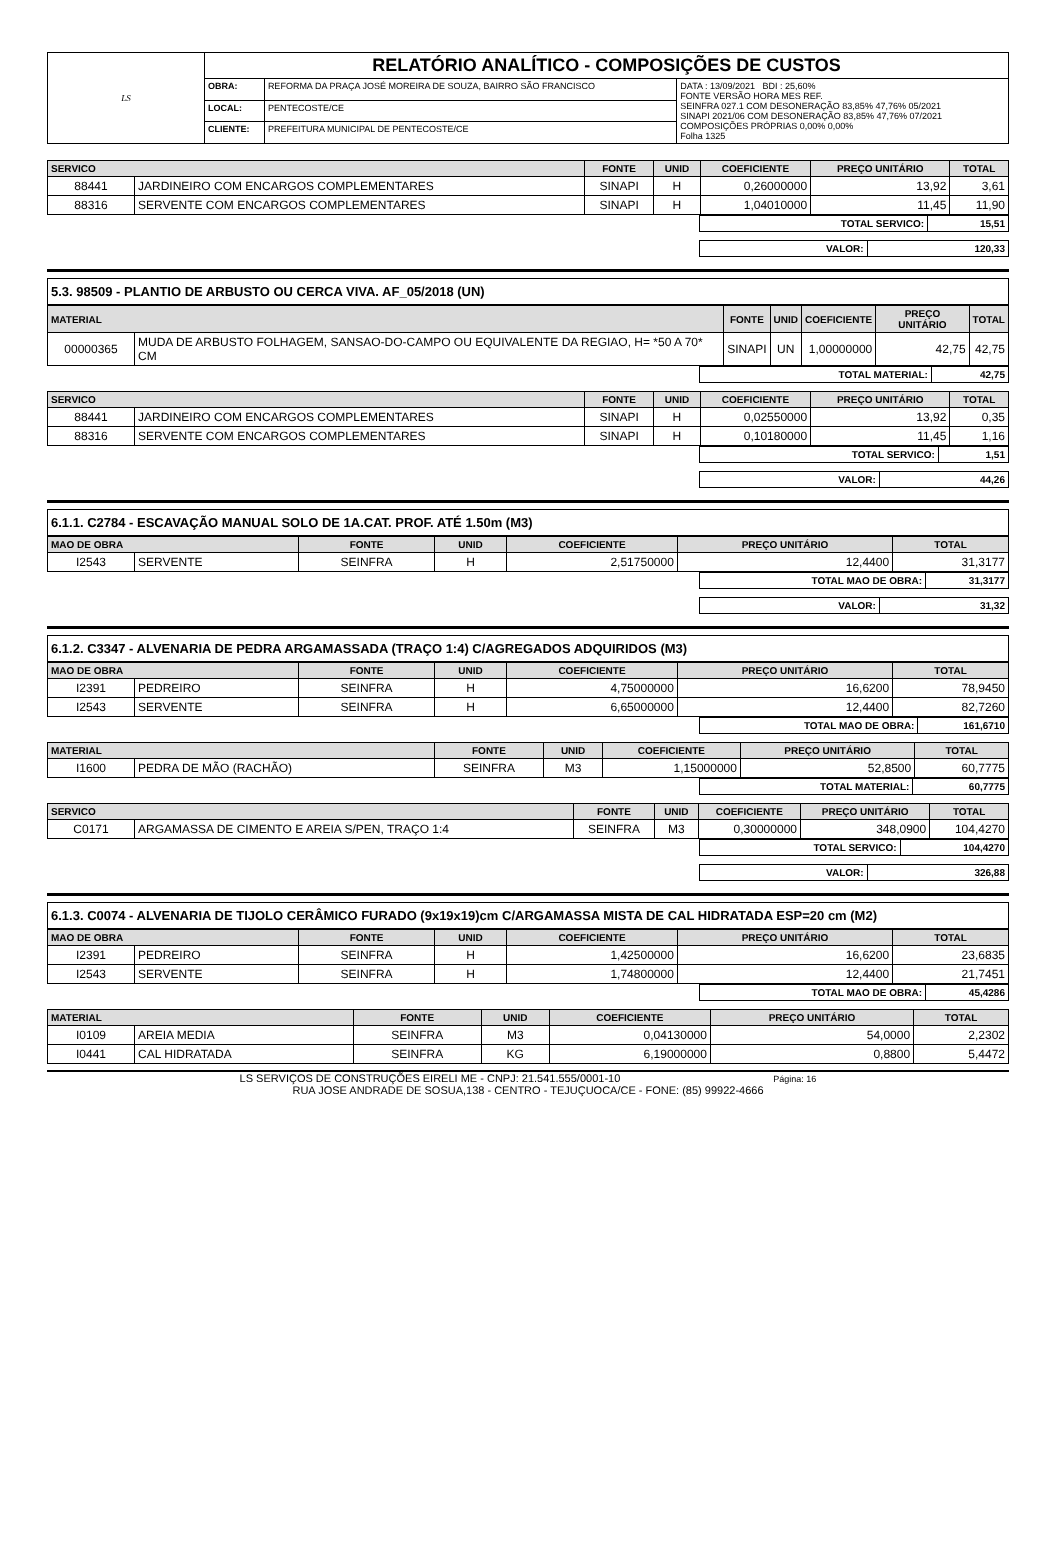| LS | RELATÓRIO ANALÍTICO - COMPOSIÇÕES DE CUSTOS | | |
| | OBRA: | REFORMA DA PRAÇA JOSÉ MOREIRA DE SOUZA, BAIRRO SÃO FRANCISCO | DATA : 13/09/2021 BDI : 25,60% FONTE VERSÃO HORA MES REF. SEINFRA 027.1 COM DESONERAÇÃO 83,85% 47,76% 05/2021 SINAPI 2021/06 COM DESONERAÇÃO 83,85% 47,76% 07/2021 COMPOSIÇÕES PRÓPRIAS 0,00% 0,00% Folha 1325 |
| | LOCAL: | PENTECOSTE/CE | |
| | CLIENTE: | PREFEITURA MUNICIPAL DE PENTECOSTE/CE | |
| SERVICO | | FONTE | UNID | COEFICIENTE | PREÇO UNITÁRIO | TOTAL |
| --- | --- | --- | --- | --- | --- | --- |
| 88441 | JARDINEIRO COM ENCARGOS COMPLEMENTARES | SINAPI | H | 0,26000000 | 13,92 | 3,61 |
| 88316 | SERVENTE COM ENCARGOS COMPLEMENTARES | SINAPI | H | 1,04010000 | 11,45 | 11,90 |
| TOTAL SERVICO: | 15,51 |
| VALOR: | 120,33 |
5.3. 98509 - PLANTIO DE ARBUSTO OU CERCA VIVA. AF_05/2018 (UN)
| MATERIAL | | FONTE | UNID | COEFICIENTE | PREÇO UNITÁRIO | TOTAL |
| --- | --- | --- | --- | --- | --- | --- |
| 00000365 | MUDA DE ARBUSTO FOLHAGEM, SANSAO-DO-CAMPO OU EQUIVALENTE DA REGIAO, H= *50 A 70* CM | SINAPI | UN | 1,00000000 | 42,75 | 42,75 |
| TOTAL MATERIAL: | 42,75 |
| SERVICO | | FONTE | UNID | COEFICIENTE | PREÇO UNITÁRIO | TOTAL |
| --- | --- | --- | --- | --- | --- | --- |
| 88441 | JARDINEIRO COM ENCARGOS COMPLEMENTARES | SINAPI | H | 0,02550000 | 13,92 | 0,35 |
| 88316 | SERVENTE COM ENCARGOS COMPLEMENTARES | SINAPI | H | 0,10180000 | 11,45 | 1,16 |
| TOTAL SERVICO: | 1,51 |
| VALOR: | 44,26 |
6.1.1. C2784 - ESCAVAÇÃO MANUAL SOLO DE 1A.CAT. PROF. ATÉ 1.50m (M3)
| MAO DE OBRA | | FONTE | UNID | COEFICIENTE | PREÇO UNITÁRIO | TOTAL |
| --- | --- | --- | --- | --- | --- | --- |
| I2543 | SERVENTE | SEINFRA | H | 2,51750000 | 12,4400 | 31,3177 |
| TOTAL MAO DE OBRA: | 31,3177 |
| VALOR: | 31,32 |
6.1.2. C3347 - ALVENARIA DE PEDRA ARGAMASSADA (TRAÇO 1:4) C/AGREGADOS ADQUIRIDOS (M3)
| MAO DE OBRA | | FONTE | UNID | COEFICIENTE | PREÇO UNITÁRIO | TOTAL |
| --- | --- | --- | --- | --- | --- | --- |
| I2391 | PEDREIRO | SEINFRA | H | 4,75000000 | 16,6200 | 78,9450 |
| I2543 | SERVENTE | SEINFRA | H | 6,65000000 | 12,4400 | 82,7260 |
| TOTAL MAO DE OBRA: | 161,6710 |
| MATERIAL | | FONTE | UNID | COEFICIENTE | PREÇO UNITÁRIO | TOTAL |
| --- | --- | --- | --- | --- | --- | --- |
| I1600 | PEDRA DE MÃO (RACHÃO) | SEINFRA | M3 | 1,15000000 | 52,8500 | 60,7775 |
| TOTAL MATERIAL: | 60,7775 |
| SERVICO | | FONTE | UNID | COEFICIENTE | PREÇO UNITÁRIO | TOTAL |
| --- | --- | --- | --- | --- | --- | --- |
| C0171 | ARGAMASSA DE CIMENTO E AREIA S/PEN, TRAÇO 1:4 | SEINFRA | M3 | 0,30000000 | 348,0900 | 104,4270 |
| TOTAL SERVICO: | 104,4270 |
| VALOR: | 326,88 |
6.1.3. C0074 - ALVENARIA DE TIJOLO CERÂMICO FURADO (9x19x19)cm C/ARGAMASSA MISTA DE CAL HIDRATADA ESP=20 cm (M2)
| MAO DE OBRA | | FONTE | UNID | COEFICIENTE | PREÇO UNITÁRIO | TOTAL |
| --- | --- | --- | --- | --- | --- | --- |
| I2391 | PEDREIRO | SEINFRA | H | 1,42500000 | 16,6200 | 23,6835 |
| I2543 | SERVENTE | SEINFRA | H | 1,74800000 | 12,4400 | 21,7451 |
| TOTAL MAO DE OBRA: | 45,4286 |
| MATERIAL | | FONTE | UNID | COEFICIENTE | PREÇO UNITÁRIO | TOTAL |
| --- | --- | --- | --- | --- | --- | --- |
| I0109 | AREIA MEDIA | SEINFRA | M3 | 0,04130000 | 54,0000 | 2,2302 |
| I0441 | CAL HIDRATADA | SEINFRA | KG | 6,19000000 | 0,8800 | 5,4472 |
LS SERVIÇOS DE CONSTRUÇÕES EIRELI ME - CNPJ: 21.541.555/0001-10 Página: 16
RUA JOSE ANDRADE DE SOSUA,138 - CENTRO - TEJUÇUOCA/CE - FONE: (85) 99922-4666